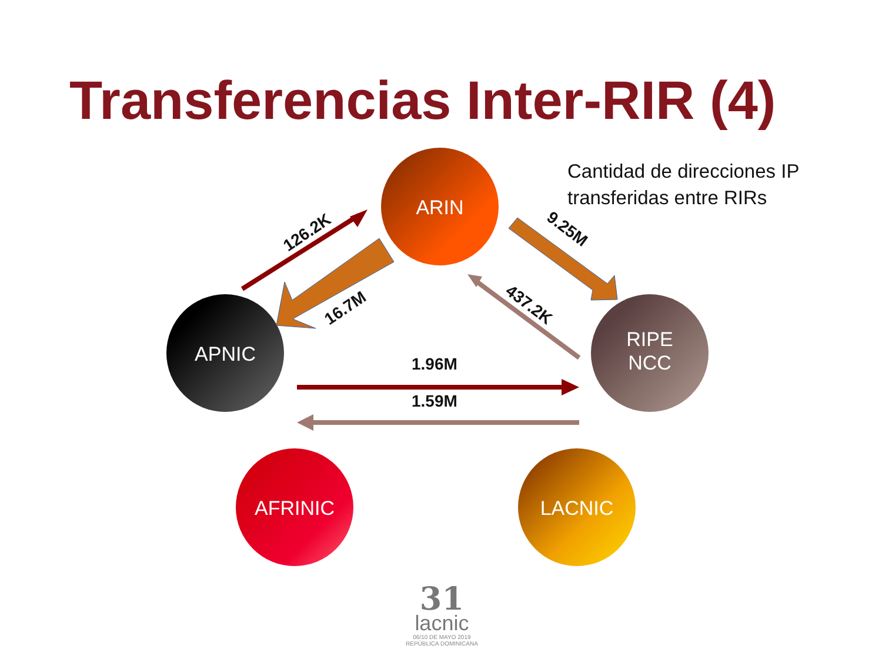Transferencias Inter-RIR (4)
Cantidad de direcciones IP
transferidas entre RIRs
ARIN
APNIC
RIPE
NCC
AFRINIC
LACNIC
126.2K
16.7M
9.25M
437.2K
1.96M
1.59M
31
lacnic
06/10 DE MAYO 2019
REPÚBLICA DOMINICANA